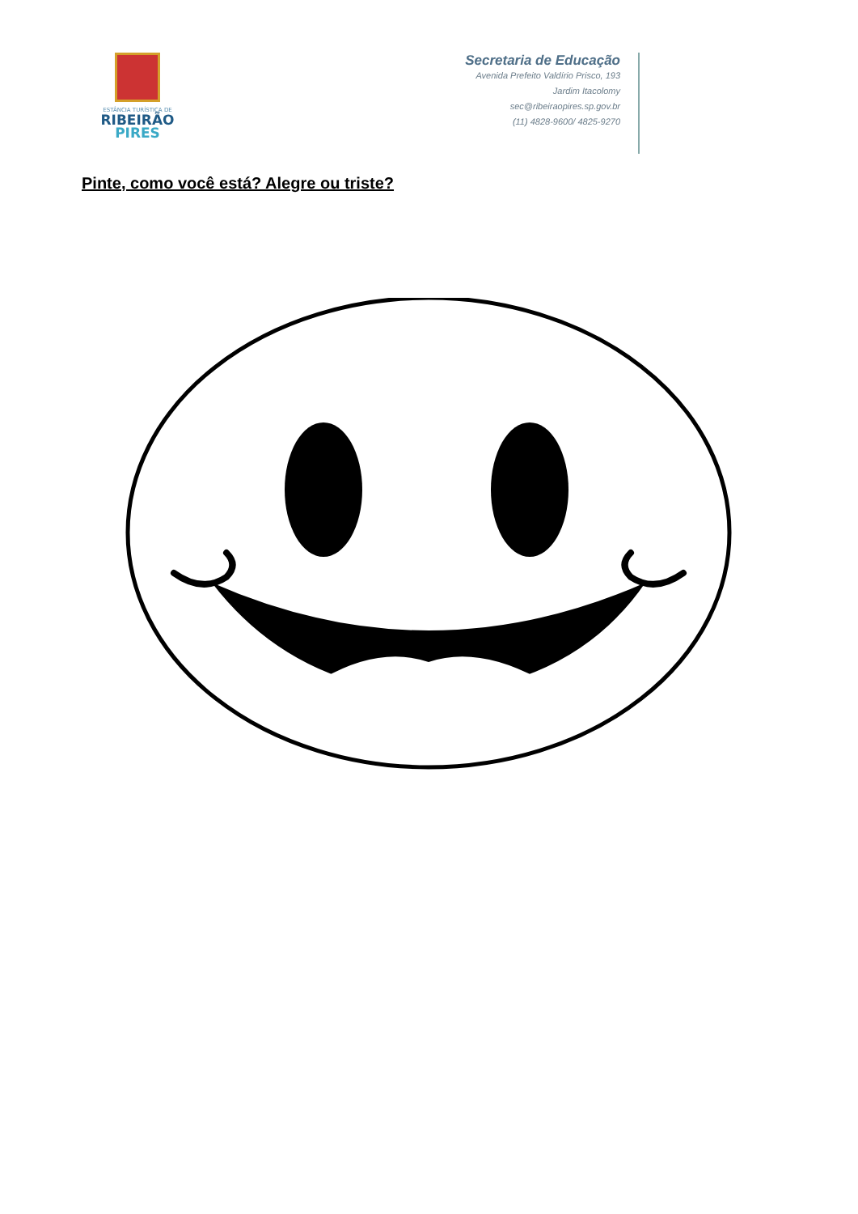ESTÂNCIA TURÍSTICA DE
RIBEIRÃO
PIRES
Secretaria de Educação
Avenida Prefeito Valdírio Prisco, 193
Jardim Itacolomy
sec@ribeiraopires.sp.gov.br
(11) 4828-9600/ 4825-9270
Pinte, como você está? Alegre ou triste?